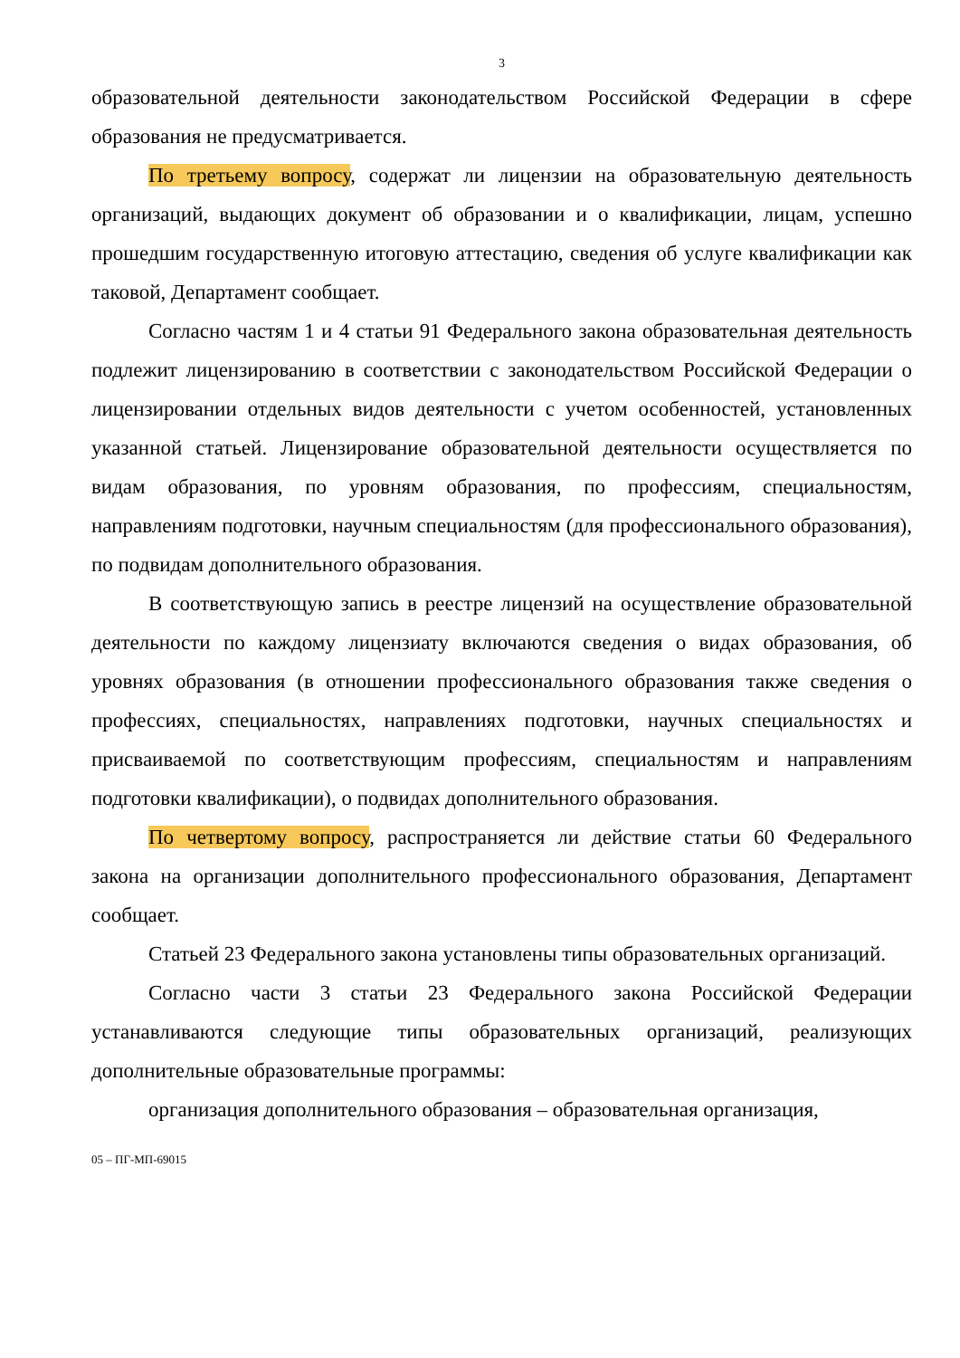3
образовательной деятельности законодательством Российской Федерации в сфере образования не предусматривается.
По третьему вопросу, содержат ли лицензии на образовательную деятельность организаций, выдающих документ об образовании и о квалификации, лицам, успешно прошедшим государственную итоговую аттестацию, сведения об услуге квалификации как таковой, Департамент сообщает.
Согласно частям 1 и 4 статьи 91 Федерального закона образовательная деятельность подлежит лицензированию в соответствии с законодательством Российской Федерации о лицензировании отдельных видов деятельности с учетом особенностей, установленных указанной статьей. Лицензирование образовательной деятельности осуществляется по видам образования, по уровням образования, по профессиям, специальностям, направлениям подготовки, научным специальностям (для профессионального образования), по подвидам дополнительного образования.
В соответствующую запись в реестре лицензий на осуществление образовательной деятельности по каждому лицензиату включаются сведения о видах образования, об уровнях образования (в отношении профессионального образования также сведения о профессиях, специальностях, направлениях подготовки, научных специальностях и присваиваемой по соответствующим профессиям, специальностям и направлениям подготовки квалификации), о подвидах дополнительного образования.
По четвертому вопросу, распространяется ли действие статьи 60 Федерального закона на организации дополнительного профессионального образования, Департамент сообщает.
Статьей 23 Федерального закона установлены типы образовательных организаций.
Согласно части 3 статьи 23 Федерального закона Российской Федерации устанавливаются следующие типы образовательных организаций, реализующих дополнительные образовательные программы:
организация дополнительного образования – образовательная организация,
05 – ПГ-МП-69015